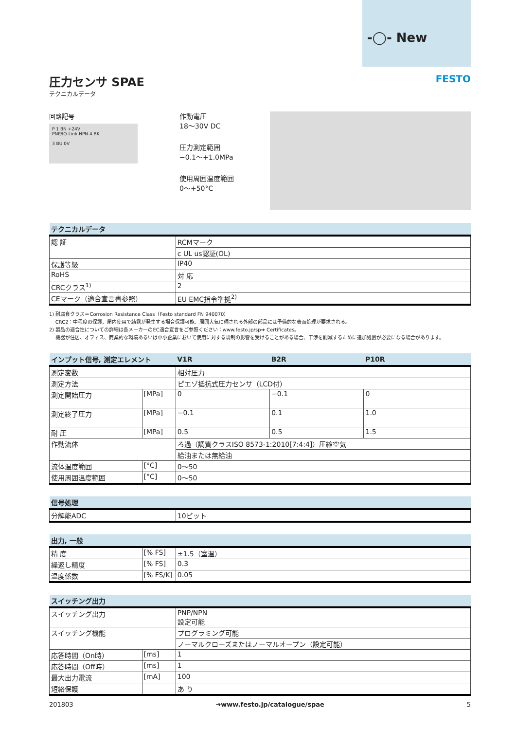-◯- New
FESTO
圧力センサ SPAE
テクニカルデータ
回路記号
P 1 BN +24V
PNP/IO-Link NPN 4 BK
3 BU 0V
作動電圧
18～30V DC
圧力測定範囲
−0.1～+1.0MPa
使用周囲温度範囲
0～+50°C
| テクニカルデータ | |
| --- | --- |
| 認 証 | RCMマーク |
| | c UL us認証(OL) |
| 保護等級 | IP40 |
| RoHS | 対 応 |
| CRCクラス<sup>1)</sup> | 2 |
| CEマーク（適合宣言書参照） | EU EMC指令準拠<sup>2)</sup> |
1) 耐腐食クラス＝Corrosion Resistance Class（Festo standard FN 940070）
CRC2：中程度の保護、屋内使用で結露が発生する場合保護可能、周囲大気に晒される外部の部品には予備的な表面処理が要求される。
2) 製品の適合性についての詳細は各メーカーのEC適合宣言をご参照ください：www.festo.jp/sp➔ Certificates。
機器が住居、オフィス、商業的な環境あるいは中小企業において使用に対する規制の影響を受けることがある場合、干渉を削減するために追加処置が必要になる場合があります。
| インプット信号, 測定エレメント | | V1R | B2R | P10R |
| --- | --- | --- | --- | --- |
| 測定変数 | | 相対圧力 | | |
| 測定方法 | | ピエゾ抵抗式圧力センサ（LCD付） | | |
| 測定開始圧力 | [MPa] | 0 | −0.1 | 0 |
| 測定終了圧力 | [MPa] | −0.1 | 0.1 | 1.0 |
| 耐 圧 | [MPa] | 0.5 | 0.5 | 1.5 |
| 作動流体 | | ろ過（調質クラスISO 8573-1:2010[7:4:4]）圧縮空気 | | |
| | | 給油または無給油 | | |
| 流体温度範囲 | [°C] | 0～50 | | |
| 使用周囲温度範囲 | [°C] | 0～50 | | |
| 信号処理 | |
| --- | --- |
| 分解能ADC | 10ビット |
| 出力, 一般 | | |
| --- | --- | --- |
| 精 度 | [% FS] | ±1.5（室温） |
| 繰返し精度 | [% FS] | 0.3 |
| 温度係数 | [% FS/K] | 0.05 |
| スイッチング出力 | | |
| --- | --- | --- |
| スイッチング出力 | | PNP/NPN 設定可能 |
| スイッチング機能 | | プログラミング可能 |
| | | ノーマルクローズまたはノーマルオープン（設定可能） |
| 応答時間（On時） | [ms] | 1 |
| 応答時間（Off時） | [ms] | 1 |
| 最大出力電流 | [mA] | 100 |
| 短絡保護 | | あ り |
201803 ➔www.festo.jp/catalogue/spae 5